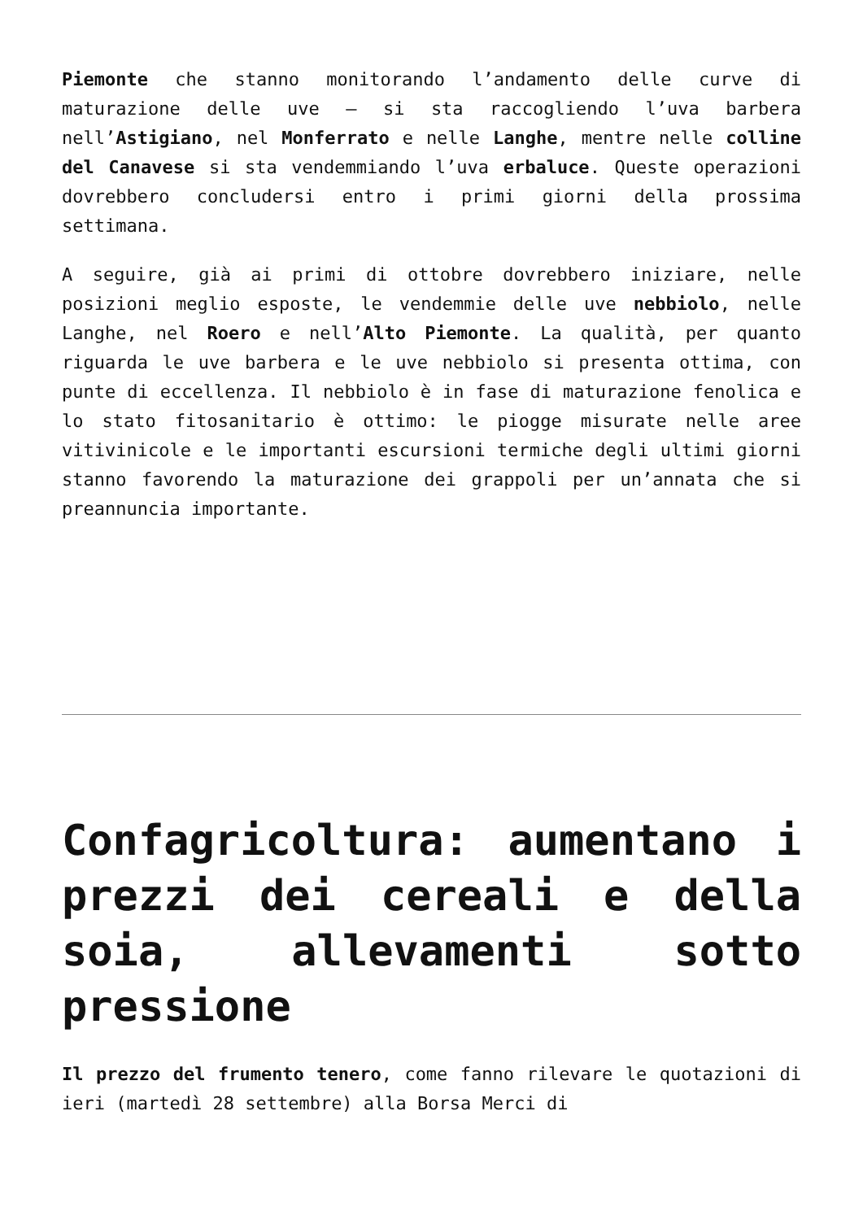Piemonte che stanno monitorando l’andamento delle curve di maturazione delle uve – si sta raccogliendo l’uva barbera nell’Astigiano, nel Monferrato e nelle Langhe, mentre nelle colline del Canavese si sta vendemmiando l’uva erbaluce. Queste operazioni dovrebbero concludersi entro i primi giorni della prossima settimana.
A seguire, già ai primi di ottobre dovrebbero iniziare, nelle posizioni meglio esposte, le vendemmie delle uve nebbiolo, nelle Langhe, nel Roero e nell’Alto Piemonte. La qualità, per quanto riguarda le uve barbera e le uve nebbiolo si presenta ottima, con punte di eccellenza. Il nebbiolo è in fase di maturazione fenolica e lo stato fitosanitario è ottimo: le piogge misurate nelle aree vitivinicole e le importanti escursioni termiche degli ultimi giorni stanno favorendo la maturazione dei grappoli per un’annata che si preannuncia importante.
Confagricoltura: aumentano i prezzi dei cereali e della soia, allevamenti sotto pressione
Il prezzo del frumento tenero, come fanno rilevare le quotazioni di ieri (martedì 28 settembre) alla Borsa Merci di